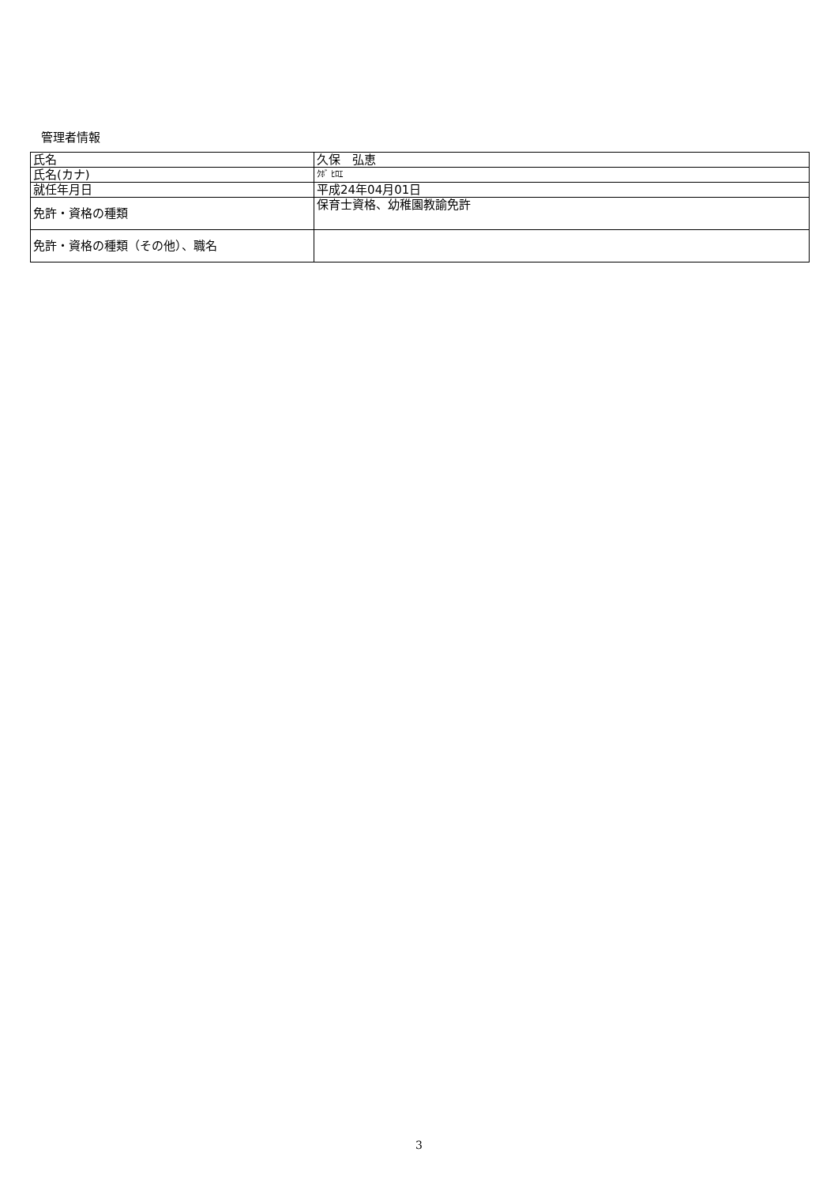管理者情報
| 氏名 | 久保 弘恵 |
| 氏名(カナ) | ｸﾎﾞ ﾋﾛｴ |
| 就任年月日 | 平成24年04月01日 |
| 免許・資格の種類 | 保育士資格、幼稚園教諭免許 |
| 免許・資格の種類（その他）、職名 | |
3